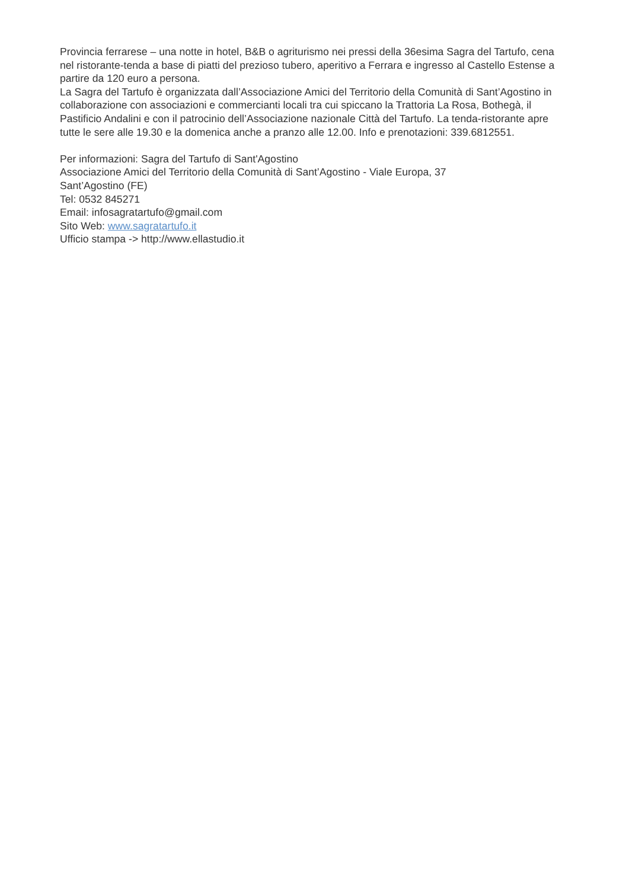Provincia ferrarese – una notte in hotel, B&B o agriturismo nei pressi della 36esima Sagra del Tartufo, cena nel ristorante-tenda a base di piatti del prezioso tubero, aperitivo a Ferrara e ingresso al Castello Estense a partire da 120 euro a persona.
La Sagra del Tartufo è organizzata dall’Associazione Amici del Territorio della Comunità di Sant’Agostino in collaborazione con associazioni e commercianti locali tra cui spiccano la Trattoria La Rosa, Bothegà, il Pastificio Andalini e con il patrocinio dell’Associazione nazionale Città del Tartufo. La tenda-ristorante apre tutte le sere alle 19.30 e la domenica anche a pranzo alle 12.00. Info e prenotazioni: 339.6812551.
Per informazioni: Sagra del Tartufo di Sant'Agostino
Associazione Amici del Territorio della Comunità di Sant’Agostino - Viale Europa, 37
Sant’Agostino (FE)
Tel: 0532 845271
Email: infosagratartufo@gmail.com
Sito Web: www.sagratartufo.it
Ufficio stampa -> http://www.ellastudio.it